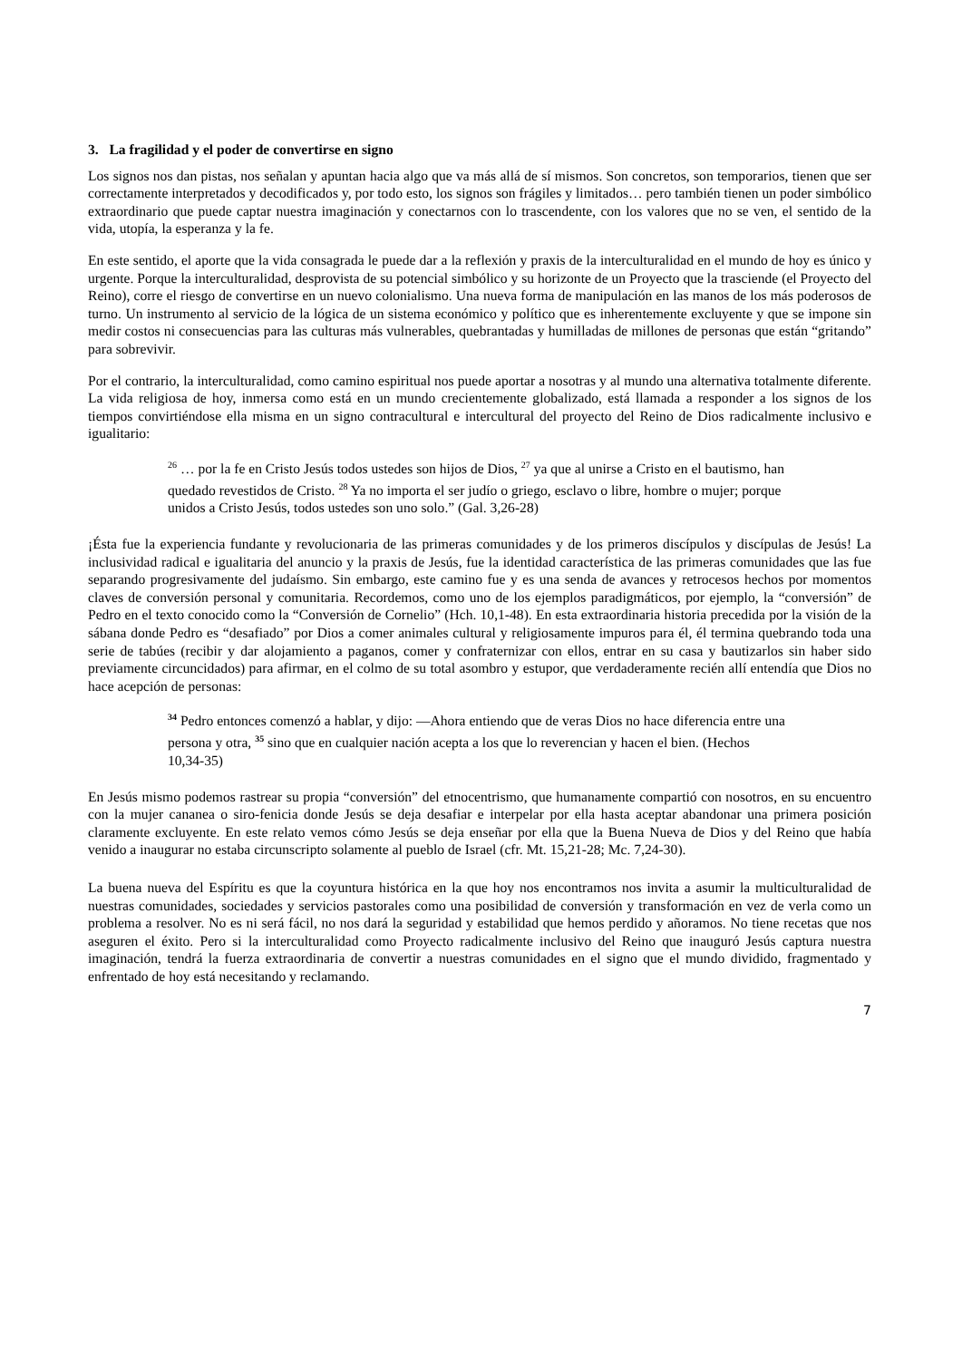3. La fragilidad y el poder de convertirse en signo
Los signos nos dan pistas, nos señalan y apuntan hacia algo que va más allá de sí mismos. Son concretos, son temporarios, tienen que ser correctamente interpretados y decodificados y, por todo esto, los signos son frágiles y limitados… pero también tienen un poder simbólico extraordinario que puede captar nuestra imaginación y conectarnos con lo trascendente, con los valores que no se ven, el sentido de la vida, utopía, la esperanza y la fe.
En este sentido, el aporte que la vida consagrada le puede dar a la reflexión y praxis de la interculturalidad en el mundo de hoy es único y urgente. Porque la interculturalidad, desprovista de su potencial simbólico y su horizonte de un Proyecto que la trasciende (el Proyecto del Reino), corre el riesgo de convertirse en un nuevo colonialismo. Una nueva forma de manipulación en las manos de los más poderosos de turno. Un instrumento al servicio de la lógica de un sistema económico y político que es inherentemente excluyente y que se impone sin medir costos ni consecuencias para las culturas más vulnerables, quebrantadas y humilladas de millones de personas que están “gritando” para sobrevivir.
Por el contrario, la interculturalidad, como camino espiritual nos puede aportar a nosotras y al mundo una alternativa totalmente diferente. La vida religiosa de hoy, inmersa como está en un mundo crecientemente globalizado, está llamada a responder a los signos de los tiempos convirtiéndose ella misma en un signo contracultural e intercultural del proyecto del Reino de Dios radicalmente inclusivo e igualitario:
<sup>26</sup> … por la fe en Cristo Jesús todos ustedes son hijos de Dios, <sup>27</sup> ya que al unirse a Cristo en el bautismo, han quedado revestidos de Cristo. <sup>28</sup> Ya no importa el ser judío o griego, esclavo o libre, hombre o mujer; porque unidos a Cristo Jesús, todos ustedes son uno solo.” (Gal. 3,26-28)
¡Ésta fue la experiencia fundante y revolucionaria de las primeras comunidades y de los primeros discípulos y discípulas de Jesús! La inclusividad radical e igualitaria del anuncio y la praxis de Jesús, fue la identidad característica de las primeras comunidades que las fue separando progresivamente del judaísmo. Sin embargo, este camino fue y es una senda de avances y retrocesos hechos por momentos claves de conversión personal y comunitaria. Recordemos, como uno de los ejemplos paradigmáticos, por ejemplo, la “conversión” de Pedro en el texto conocido como la “Conversión de Cornelio” (Hch. 10,1-48). En esta extraordinaria historia precedida por la visión de la sábana donde Pedro es “desafiado” por Dios a comer animales cultural y religiosamente impuros para él, él termina quebrando toda una serie de tabúes (recibir y dar alojamiento a paganos, comer y confraternizar con ellos, entrar en su casa y bautizarlos sin haber sido previamente circuncidados) para afirmar, en el colmo de su total asombro y estupor, que verdaderamente recién allí entendía que Dios no hace acepción de personas:
<sup>34</sup> Pedro entonces comenzó a hablar, y dijo: —Ahora entiendo que de veras Dios no hace diferencia entre una persona y otra, <sup>35</sup> sino que en cualquier nación acepta a los que lo reverencian y hacen el bien. (Hechos 10,34-35)
En Jesús mismo podemos rastrear su propia “conversión” del etnocentrismo, que humanamente compartió con nosotros, en su encuentro con la mujer cananea o siro-fenicia donde Jesús se deja desafiar e interpelar por ella hasta aceptar abandonar una primera posición claramente excluyente. En este relato vemos cómo Jesús se deja enseñar por ella que la Buena Nueva de Dios y del Reino que había venido a inaugurar no estaba circunscripto solamente al pueblo de Israel (cfr. Mt. 15,21-28; Mc. 7,24-30).
La buena nueva del Espíritu es que la coyuntura histórica en la que hoy nos encontramos nos invita a asumir la multiculturalidad de nuestras comunidades, sociedades y servicios pastorales como una posibilidad de conversión y transformación en vez de verla como un problema a resolver. No es ni será fácil, no nos dará la seguridad y estabilidad que hemos perdido y añoramos. No tiene recetas que nos aseguren el éxito. Pero si la interculturalidad como Proyecto radicalmente inclusivo del Reino que inauguró Jesús captura nuestra imaginación, tendrá la fuerza extraordinaria de convertir a nuestras comunidades en el signo que el mundo dividido, fragmentado y enfrentado de hoy está necesitando y reclamando.
7